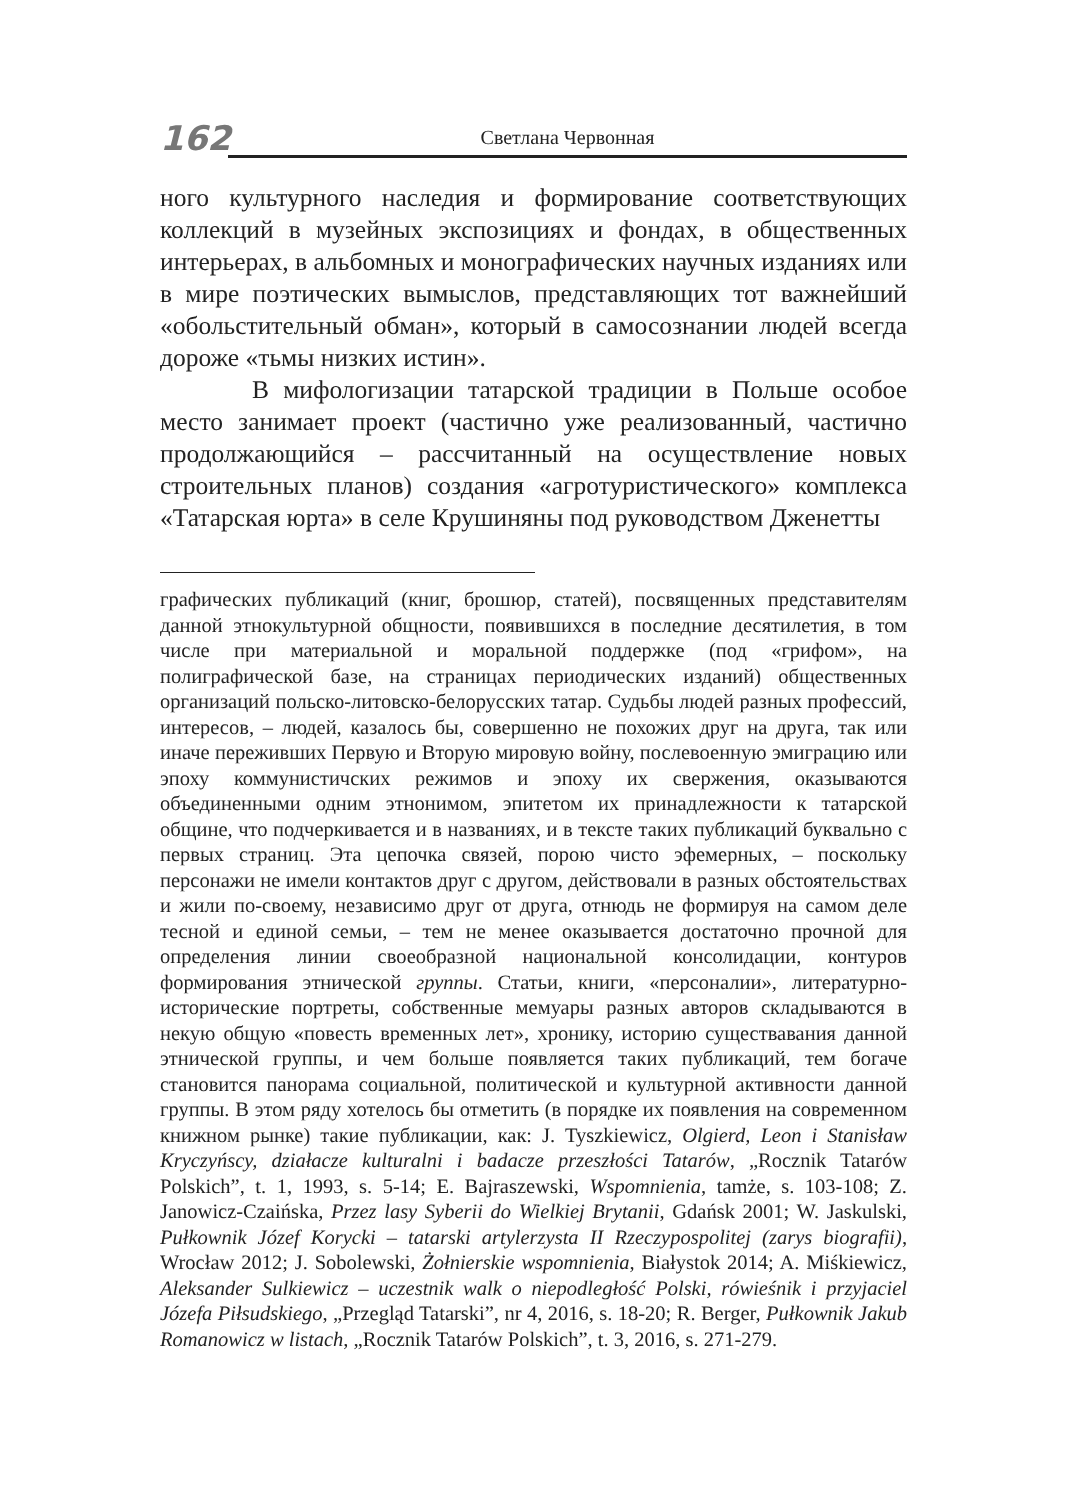162
Светлана Червонная
ного культурного наследия и формирование соответствующих коллекций в музейных экспозициях и фондах, в общественных интерьерах, в альбомных и монографических научных изданиях или в мире поэтических вымыслов, представляющих тот важнейший «обольстительный обман», который в самосознании людей всегда дороже «тьмы низких истин».
В мифологизации татарской традиции в Польше особое место занимает проект (частично уже реализованный, частично продолжающийся – рассчитанный на осуществление новых строительных планов) создания «агротуристического» комплекса «Татарская юрта» в селе Крушиняны под руководством Дженетты
графических публикаций (книг, брошюр, статей), посвященных представителям данной этнокультурной общности, появившихся в последние десятилетия, в том числе при материальной и моральной поддержке (под «грифом», на полиграфической базе, на страницах периодических изданий) общественных организаций польско-литовско-белорусских татар. Судьбы людей разных профессий, интересов, – людей, казалось бы, совершенно не похожих друг на друга, так или иначе переживших Первую и Вторую мировую войну, послевоенную эмиграцию или эпоху коммунистичских режимов и эпоху их свержения, оказываются объединенными одним этнонимом, эпитетом их принадлежности к татарской общине, что подчеркивается и в названиях, и в тексте таких публикаций буквально с первых страниц. Эта цепочка связей, порою чисто эфемерных, – поскольку персонажи не имели контактов друг с другом, действовали в разных обстоятельствах и жили по-своему, независимо друг от друга, отнюдь не формируя на самом деле тесной и единой семьи, – тем не менее оказывается достаточно прочной для определения линии своеобразной национальной консолидации, контуров формирования этнической группы. Статьи, книги, «персоналии», литературно-исторические портреты, собственные мемуары разных авторов складываются в некую общую «повесть временных лет», хронику, историю существавания данной этнической группы, и чем больше появляется таких публикаций, тем богаче становится панорама социальной, политической и культурной активности данной группы. В этом ряду хотелось бы отметить (в порядке их появления на современном книжном рынке) такие публикации, как: J. Tyszkiewicz, Olgierd, Leon i Stanisław Kryczyńscy, działacze kulturalni i badacze przeszłości Tatarów, „Rocznik Tatarów Polskich”, t. 1, 1993, s. 5-14; E. Bajraszewski, Wspomnienia, tamże, s. 103-108; Z. Janowicz-Czaińska, Przez lasy Syberii do Wielkiej Brytanii, Gdańsk 2001; W. Jaskulski, Pułkownik Józef Korycki – tatarski artylerzysta II Rzeczypospolitej (zarys biografii), Wrocław 2012; J. Sobolewski, Żołnierskie wspomnienia, Białystok 2014; A. Miśkiewicz, Aleksander Sulkiewicz – uczestnik walk o niepodległość Polski, rówieśnik i przyjaciel Józefa Piłsudskiego, „Przegląd Tatarski”, nr 4, 2016, s. 18-20; R. Berger, Pułkownik Jakub Romanowicz w listach, „Rocznik Tatarów Polskich”, t. 3, 2016, s. 271-279.